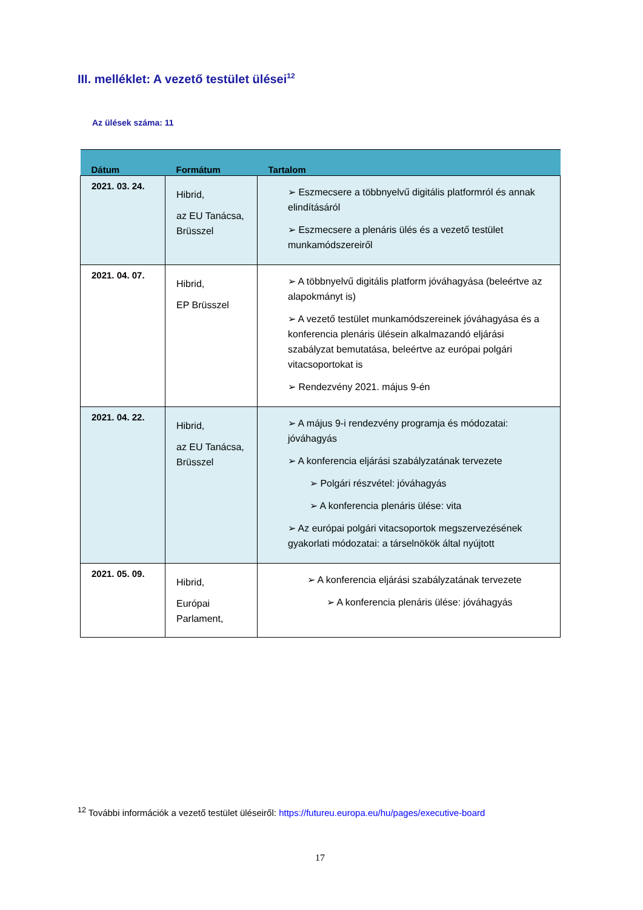III. melléklet: A vezető testület ülései<sup>12</sup>
Az ülések száma: 11
| Dátum | Formátum | Tartalom |
| --- | --- | --- |
| 2021. 03. 24. | Hibrid, az EU Tanácsa, Brüsszel | ➢ Eszmecsere a többnyelvű digitális platformról és annak elindításáról ➢ Eszmecsere a plenáris ülés és a vezető testület munkamódszereiről |
| 2021. 04. 07. | Hibrid, EP Brüsszel | ➢ A többnyelvű digitális platform jóváhagyása (beleértve az alapokmányt is) ➢ A vezető testület munkamódszereinek jóváhagyása és a konferencia plenáris ülésein alkalmazandó eljárási szabályzat bemutatása, beleértve az európai polgári vitacsoportokat is ➢ Rendezvény 2021. május 9-én |
| 2021. 04. 22. | Hibrid, az EU Tanácsa, Brüsszel | ➢ A május 9-i rendezvény programja és módozatai: jóváhagyás ➢ A konferencia eljárási szabályzatának tervezete ➢ Polgári részvétel: jóváhagyás ➢ A konferencia plenáris ülése: vita ➢ Az európai polgári vitacsoportok megszervezésének gyakorlati módozatai: a társelnökök által nyújtott |
| 2021. 05. 09. | Hibrid, Európai Parlament, | ➢ A konferencia eljárási szabályzatának tervezete ➢ A konferencia plenáris ülése: jóváhagyás |
<sup>12</sup> További információk a vezető testület üléseiről: https://futureu.europa.eu/hu/pages/executive-board
17